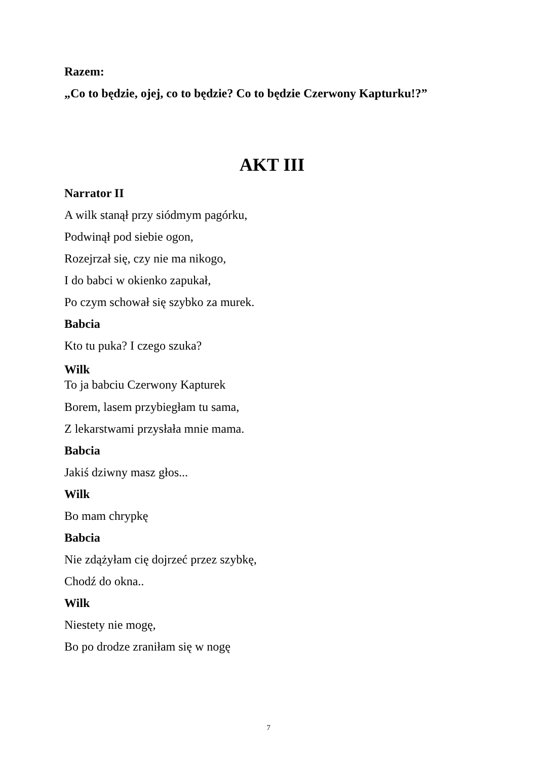Razem:
„Co to będzie, ojej, co to będzie? Co to będzie Czerwony Kapturku!?”
AKT III
Narrator II
A wilk stanął przy siódmym pagórku,
Podwinął pod siebie ogon,
Rozejrzał się, czy nie ma nikogo,
I do babci w okienko zapukał,
Po czym schował się szybko za murek.
Babcia
Kto tu puka? I czego szuka?
Wilk
To ja babciu Czerwony Kapturek
Borem, lasem przybiegłam tu sama,
Z lekarstwami przysłała mnie mama.
Babcia
Jakiś dziwny masz głos...
Wilk
Bo mam chrypkę
Babcia
Nie zdążyłam cię dojrzeć przez szybkę,
Chodź do okna..
Wilk
Niestety nie mogę,
Bo po drodze zraniłam się w nogę
7